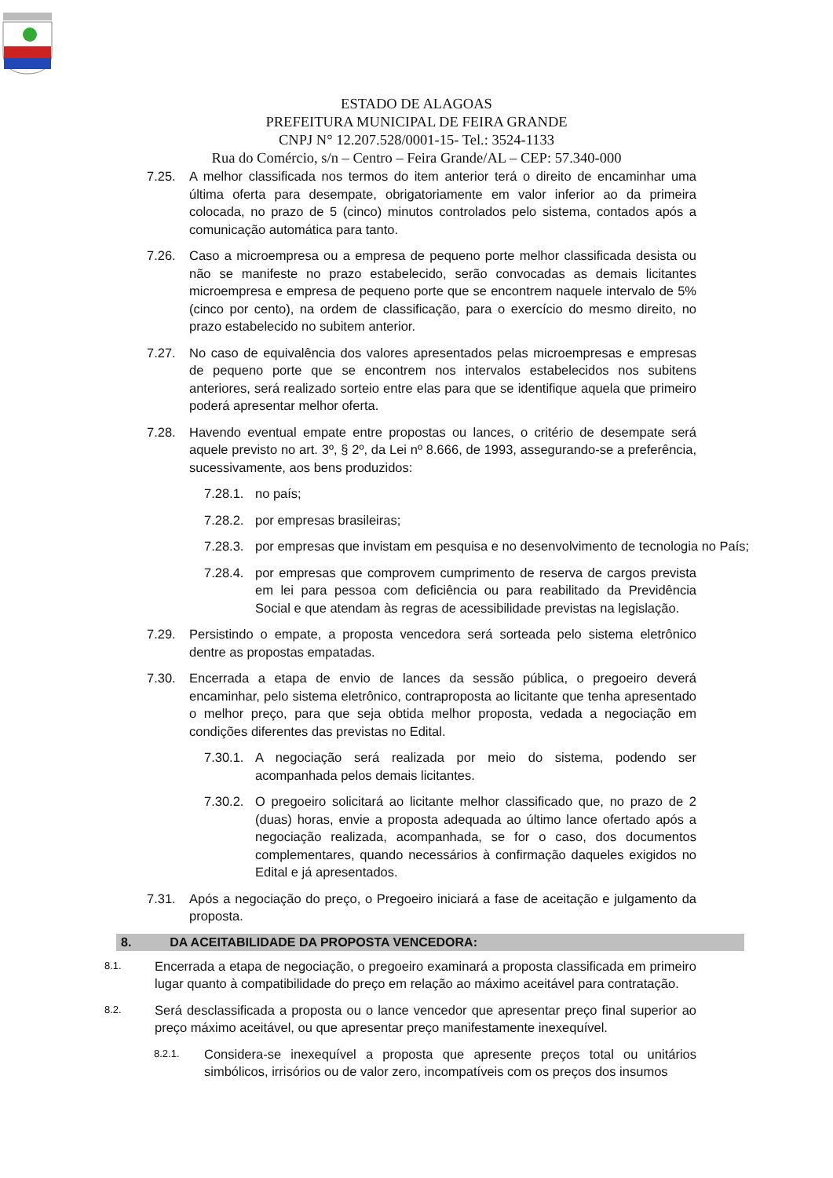ESTADO DE ALAGOAS
PREFEITURA MUNICIPAL DE FEIRA GRANDE
CNPJ N° 12.207.528/0001-15- Tel.: 3524-1133
Rua do Comércio, s/n – Centro – Feira Grande/AL – CEP: 57.340-000
7.25. A melhor classificada nos termos do item anterior terá o direito de encaminhar uma última oferta para desempate, obrigatoriamente em valor inferior ao da primeira colocada, no prazo de 5 (cinco) minutos controlados pelo sistema, contados após a comunicação automática para tanto.
7.26. Caso a microempresa ou a empresa de pequeno porte melhor classificada desista ou não se manifeste no prazo estabelecido, serão convocadas as demais licitantes microempresa e empresa de pequeno porte que se encontrem naquele intervalo de 5% (cinco por cento), na ordem de classificação, para o exercício do mesmo direito, no prazo estabelecido no subitem anterior.
7.27. No caso de equivalência dos valores apresentados pelas microempresas e empresas de pequeno porte que se encontrem nos intervalos estabelecidos nos subitens anteriores, será realizado sorteio entre elas para que se identifique aquela que primeiro poderá apresentar melhor oferta.
7.28. Havendo eventual empate entre propostas ou lances, o critério de desempate será aquele previsto no art. 3º, § 2º, da Lei nº 8.666, de 1993, assegurando-se a preferência, sucessivamente, aos bens produzidos:
7.28.1.
no país;
7.28.2.
por empresas brasileiras;
7.28.3.
por empresas que invistam em pesquisa e no desenvolvimento de tecnologia no País;
7.28.4.
por empresas que comprovem cumprimento de reserva de cargos prevista em lei para pessoa com deficiência ou para reabilitado da Previdência Social e que atendam às regras de acessibilidade previstas na legislação.
7.29. Persistindo o empate, a proposta vencedora será sorteada pelo sistema eletrônico dentre as propostas empatadas.
7.30. Encerrada a etapa de envio de lances da sessão pública, o pregoeiro deverá encaminhar, pelo sistema eletrônico, contraproposta ao licitante que tenha apresentado o melhor preço, para que seja obtida melhor proposta, vedada a negociação em condições diferentes das previstas no Edital.
7.30.1.
A negociação será realizada por meio do sistema, podendo ser acompanhada pelos demais licitantes.
7.30.2.
O pregoeiro solicitará ao licitante melhor classificado que, no prazo de 2 (duas) horas, envie a proposta adequada ao último lance ofertado após a negociação realizada, acompanhada, se for o caso, dos documentos complementares, quando necessários à confirmação daqueles exigidos no Edital e já apresentados.
7.31. Após a negociação do preço, o Pregoeiro iniciará a fase de aceitação e julgamento da proposta.
8. DA ACEITABILIDADE DA PROPOSTA VENCEDORA:
8.1.
Encerrada a etapa de negociação, o pregoeiro examinará a proposta classificada em primeiro lugar quanto à compatibilidade do preço em relação ao máximo aceitável para contratação.
8.2.
Será desclassificada a proposta ou o lance vencedor que apresentar preço final superior ao preço máximo aceitável, ou que apresentar preço manifestamente inexequível.
8.2.1.
Considera-se inexequível a proposta que apresente preços total ou unitários simbólicos, irrisórios ou de valor zero, incompatíveis com os preços dos insumos